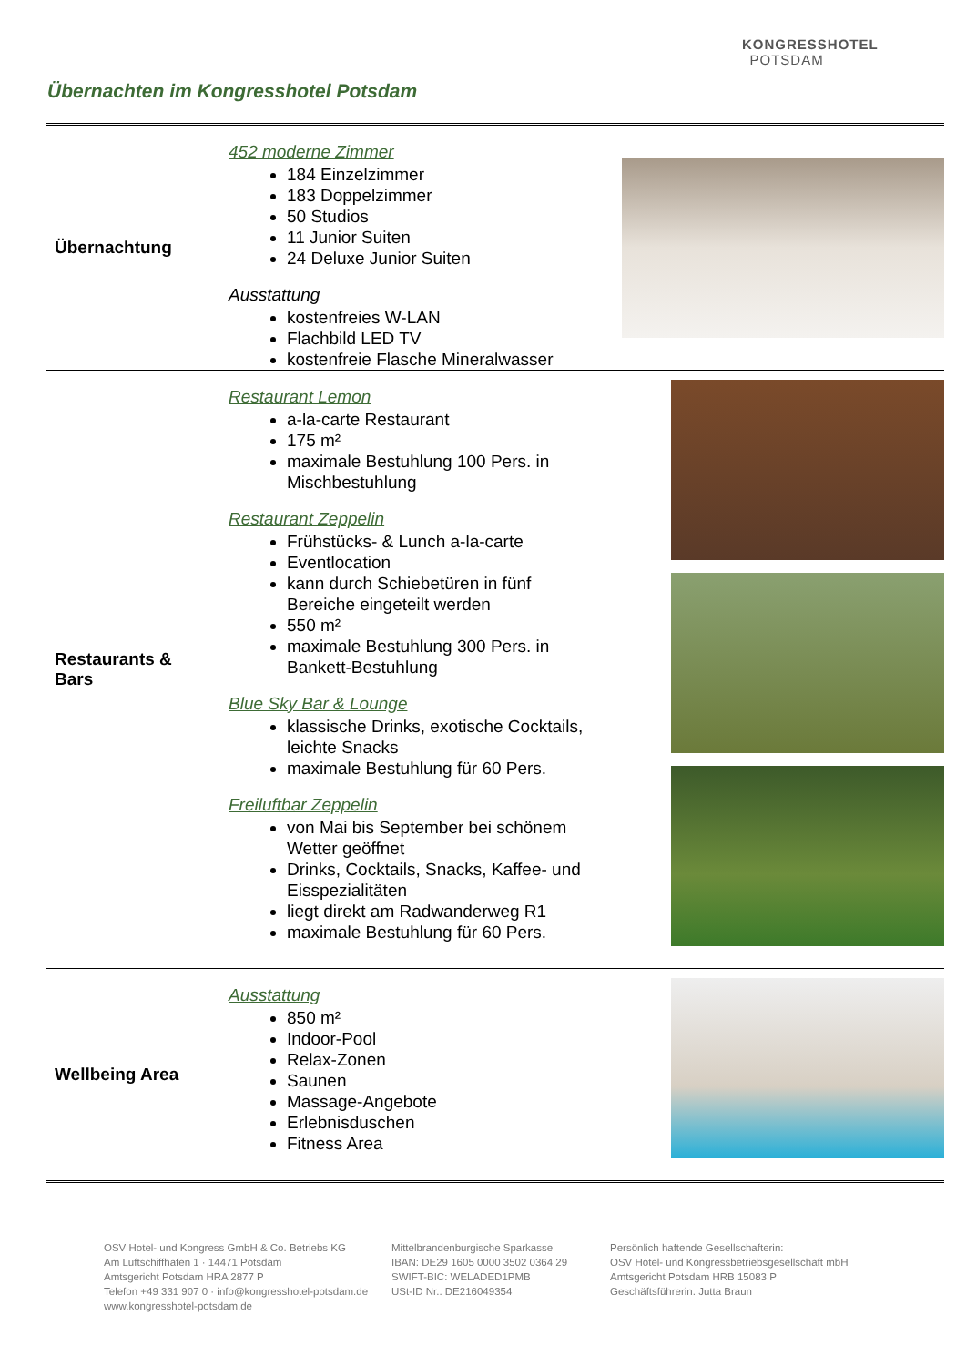Übernachten im Kongresshotel Potsdam
KONGRESSHOTEL
POTSDAM
| Übernachtung | 452 moderne Zimmer 184 Einzelzimmer 183 Doppelzimmer 50 Studios 11 Junior Suiten 24 Deluxe Junior Suiten Ausstattung kostenfreies W-LAN Flachbild LED TV kostenfreie Flasche Mineralwasser | |
| Restaurants & Bars | Restaurant Lemon a-la-carte Restaurant 175 m² maximale Bestuhlung 100 Pers. in Mischbestuhlung Restaurant Zeppelin Frühstücks- & Lunch a-la-carte Eventlocation kann durch Schiebetüren in fünf Bereiche eingeteilt werden 550 m² maximale Bestuhlung 300 Pers. in Bankett-Bestuhlung Blue Sky Bar & Lounge klassische Drinks, exotische Cocktails, leichte Snacks maximale Bestuhlung für 60 Pers. Freiluftbar Zeppelin von Mai bis September bei schönem Wetter geöffnet Drinks, Cocktails, Snacks, Kaffee- und Eisspezialitäten liegt direkt am Radwanderweg R1 maximale Bestuhlung für 60 Pers. | |
| Wellbeing Area | Ausstattung 850 m² Indoor-Pool Relax-Zonen Saunen Massage-Angebote Erlebnisduschen Fitness Area | |
OSV Hotel- und Kongress GmbH & Co. Betriebs KG
Am Luftschiffhafen 1 · 14471 Potsdam
Amtsgericht Potsdam HRA 2877 P
Telefon +49 331 907 0 · info@kongresshotel-potsdam.de
www.kongresshotel-potsdam.de
Mittelbrandenburgische Sparkasse
IBAN: DE29 1605 0000 3502 0364 29
SWIFT-BIC: WELADED1PMB
USt-ID Nr.: DE216049354
Persönlich haftende Gesellschafterin:
OSV Hotel- und Kongressbetriebsgesellschaft mbH
Amtsgericht Potsdam HRB 15083 P
Geschäftsführerin: Jutta Braun